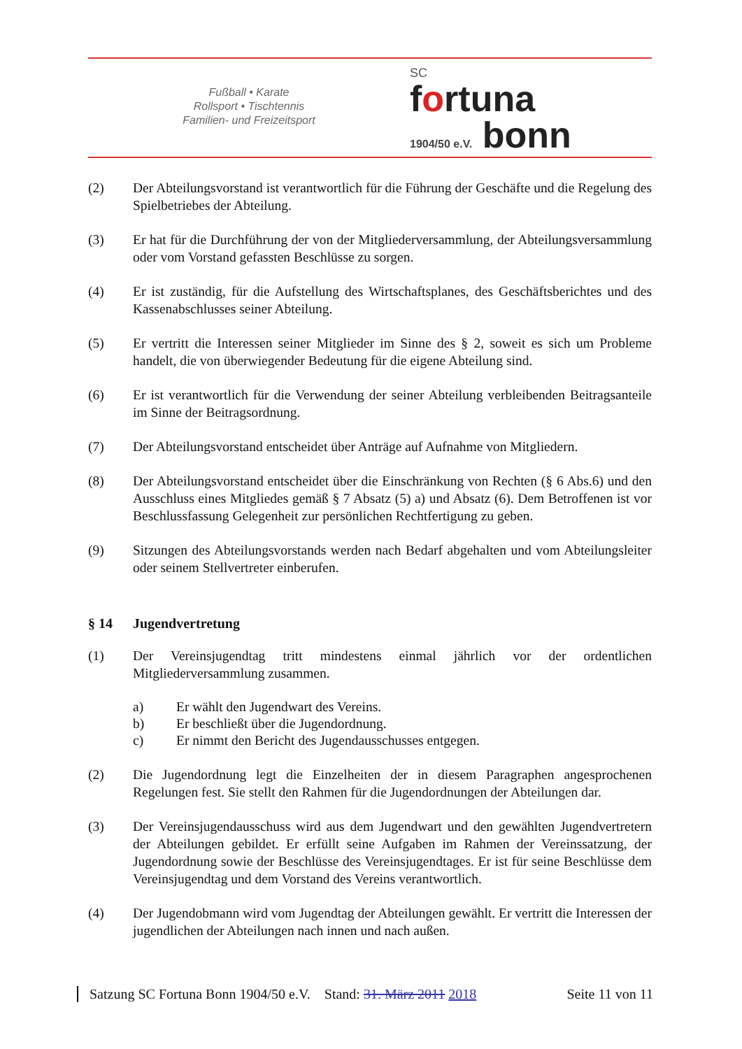Fußball • Karate
Rollsport • Tischtennis
Familien- und Freizeitsport
SC
fortuna
1904/50 e.V. bonn
(2) Der Abteilungsvorstand ist verantwortlich für die Führung der Geschäfte und die Regelung des Spielbetriebes der Abteilung.
(3) Er hat für die Durchführung der von der Mitgliederversammlung, der Abteilungsversammlung oder vom Vorstand gefassten Beschlüsse zu sorgen.
(4) Er ist zuständig, für die Aufstellung des Wirtschaftsplanes, des Geschäftsberichtes und des Kassenabschlusses seiner Abteilung.
(5) Er vertritt die Interessen seiner Mitglieder im Sinne des § 2, soweit es sich um Probleme handelt, die von überwiegender Bedeutung für die eigene Abteilung sind.
(6) Er ist verantwortlich für die Verwendung der seiner Abteilung verbleibenden Beitragsanteile im Sinne der Beitragsordnung.
(7) Der Abteilungsvorstand entscheidet über Anträge auf Aufnahme von Mitgliedern.
(8) Der Abteilungsvorstand entscheidet über die Einschränkung von Rechten (§ 6 Abs.6) und den Ausschluss eines Mitgliedes gemäß § 7 Absatz (5) a) und Absatz (6). Dem Betroffenen ist vor Beschlussfassung Gelegenheit zur persönlichen Rechtfertigung zu geben.
(9) Sitzungen des Abteilungsvorstands werden nach Bedarf abgehalten und vom Abteilungsleiter oder seinem Stellvertreter einberufen.
§ 14 Jugendvertretung
(1) Der Vereinsjugendtag tritt mindestens einmal jährlich vor der ordentlichen Mitgliederversammlung zusammen.
a) Er wählt den Jugendwart des Vereins.
b) Er beschließt über die Jugendordnung.
c) Er nimmt den Bericht des Jugendausschusses entgegen.
(2) Die Jugendordnung legt die Einzelheiten der in diesem Paragraphen angesprochenen Regelungen fest. Sie stellt den Rahmen für die Jugendordnungen der Abteilungen dar.
(3) Der Vereinsjugendausschuss wird aus dem Jugendwart und den gewählten Jugendvertretern der Abteilungen gebildet. Er erfüllt seine Aufgaben im Rahmen der Vereinssatzung, der Jugendordnung sowie der Beschlüsse des Vereinsjugendtages. Er ist für seine Beschlüsse dem Vereinsjugendtag und dem Vorstand des Vereins verantwortlich.
(4) Der Jugendobmann wird vom Jugendtag der Abteilungen gewählt. Er vertritt die Interessen der jugendlichen der Abteilungen nach innen und nach außen.
Satzung SC Fortuna Bonn 1904/50 e.V. Stand: 31. März 2011 2018 Seite 11 von 11